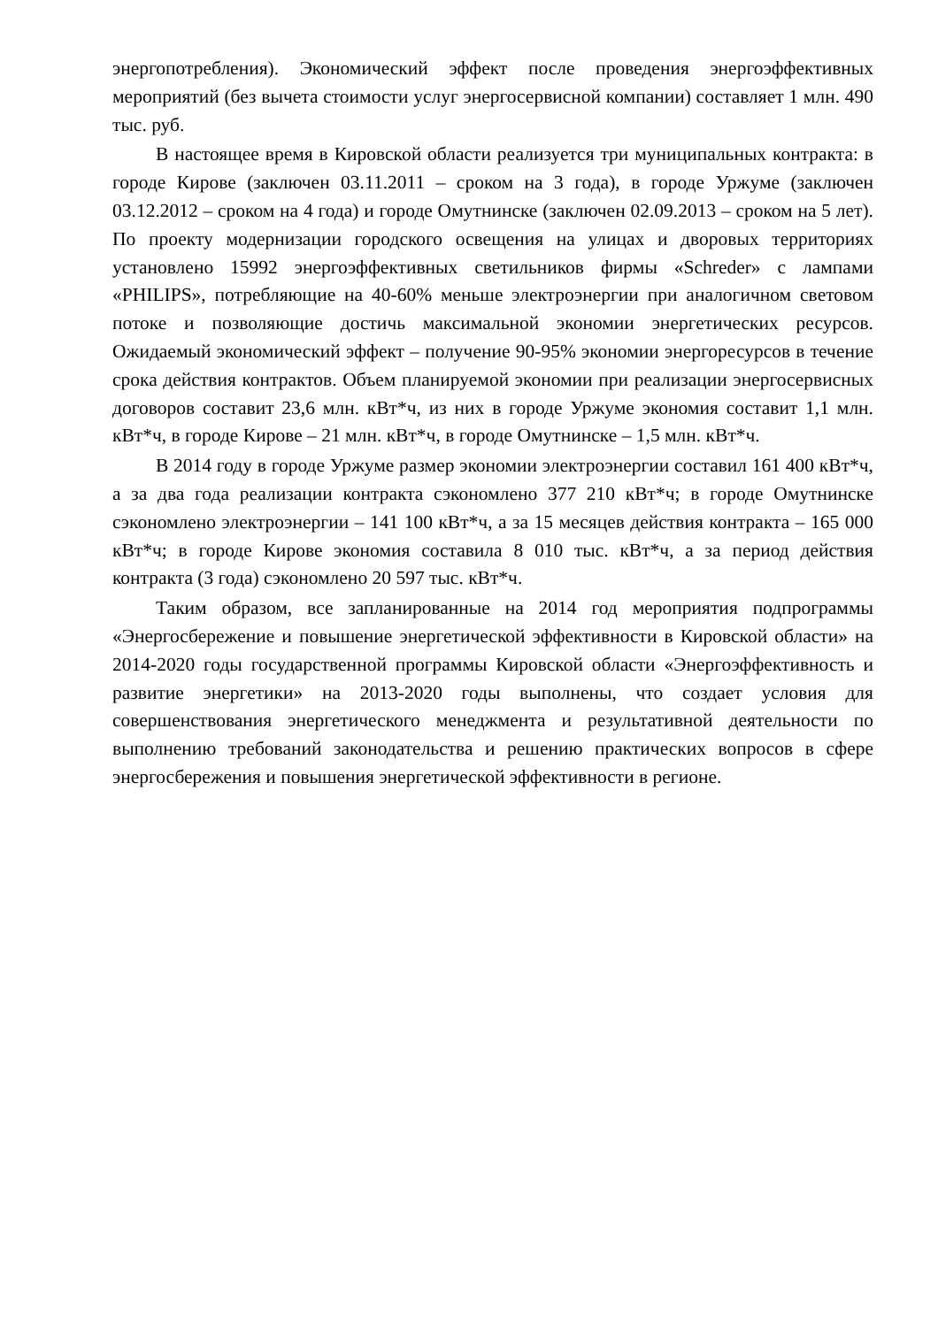энергопотребления). Экономический эффект после проведения энергоэффективных мероприятий (без вычета стоимости услуг энергосервисной компании) составляет 1 млн. 490 тыс. руб.
В настоящее время в Кировской области реализуется три муниципальных контракта: в городе Кирове (заключен 03.11.2011 – сроком на 3 года), в городе Уржуме (заключен 03.12.2012 – сроком на 4 года) и городе Омутнинске (заключен 02.09.2013 – сроком на 5 лет). По проекту модернизации городского освещения на улицах и дворовых территориях установлено 15992 энергоэффективных светильников фирмы «Schreder» с лампами «PHILIPS», потребляющие на 40-60% меньше электроэнергии при аналогичном световом потоке и позволяющие достичь максимальной экономии энергетических ресурсов. Ожидаемый экономический эффект – получение 90-95% экономии энергоресурсов в течение срока действия контрактов. Объем планируемой экономии при реализации энергосервисных договоров составит 23,6 млн. кВт*ч, из них в городе Уржуме экономия составит 1,1 млн. кВт*ч, в городе Кирове – 21 млн. кВт*ч, в городе Омутнинске – 1,5 млн. кВт*ч.
В 2014 году в городе Уржуме размер экономии электроэнергии составил 161 400 кВт*ч, а за два года реализации контракта сэкономлено 377 210 кВт*ч; в городе Омутнинске сэкономлено электроэнергии – 141 100 кВт*ч, а за 15 месяцев действия контракта – 165 000 кВт*ч; в городе Кирове экономия составила 8 010 тыс. кВт*ч, а за период действия контракта (3 года) сэкономлено 20 597 тыс. кВт*ч.
Таким образом, все запланированные на 2014 год мероприятия подпрограммы «Энергосбережение и повышение энергетической эффективности в Кировской области» на 2014-2020 годы государственной программы Кировской области «Энергоэффективность и развитие энергетики» на 2013-2020 годы выполнены, что создает условия для совершенствования энергетического менеджмента и результативной деятельности по выполнению требований законодательства и решению практических вопросов в сфере энергосбережения и повышения энергетической эффективности в регионе.